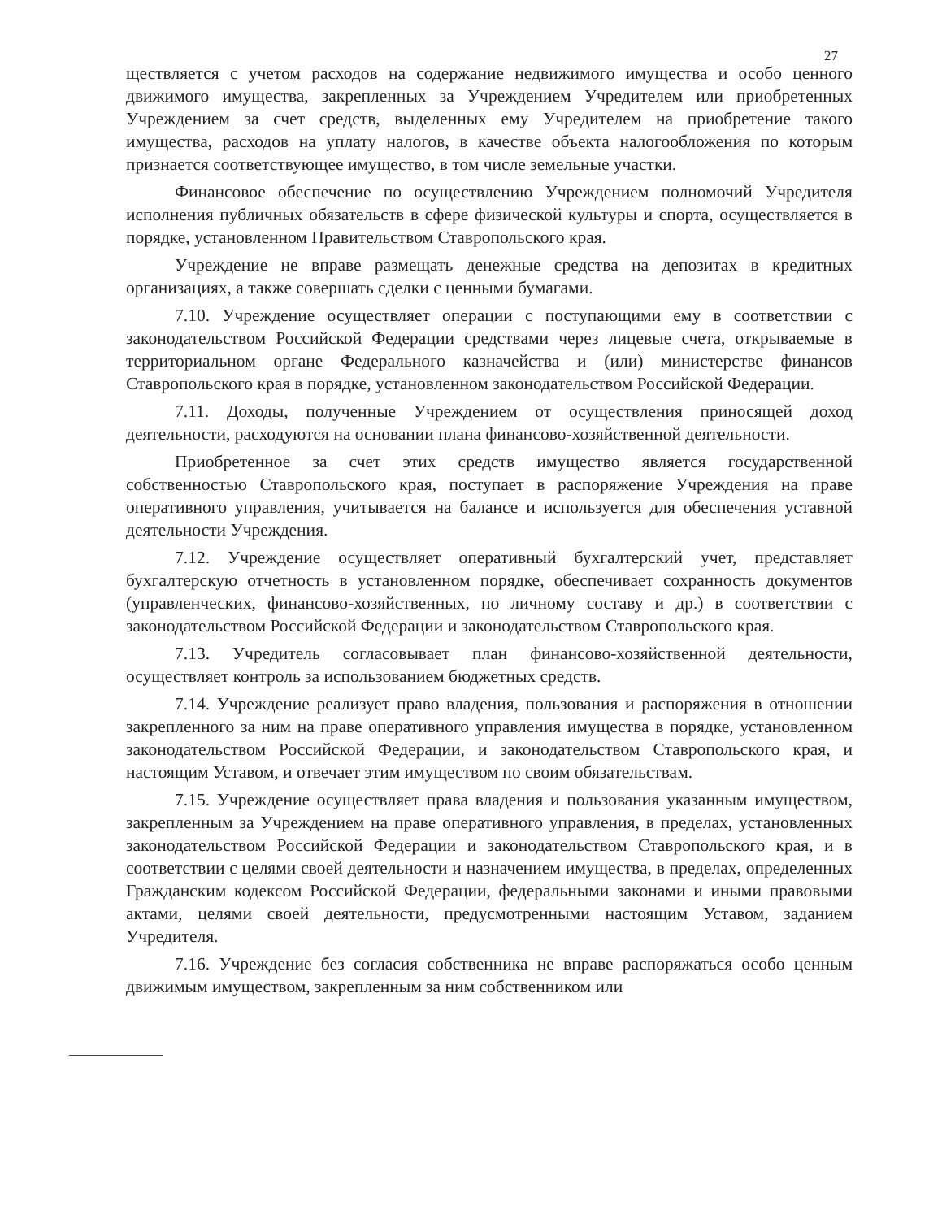27
ществляется с учетом расходов на содержание недвижимого имущества и особо ценного движимого имущества, закрепленных за Учреждением Учредителем или приобретенных Учреждением за счет средств, выделенных ему Учредителем на приобретение такого имущества, расходов на уплату налогов, в качестве объекта налогообложения по которым признается соответствующее имущество, в том числе земельные участки.
Финансовое обеспечение по осуществлению Учреждением полномочий Учредителя исполнения публичных обязательств в сфере физической культуры и спорта, осуществляется в порядке, установленном Правительством Ставропольского края.
Учреждение не вправе размещать денежные средства на депозитах в кредитных организациях, а также совершать сделки с ценными бумагами.
7.10. Учреждение осуществляет операции с поступающими ему в соответствии с законодательством Российской Федерации средствами через лицевые счета, открываемые в территориальном органе Федерального казначейства и (или) министерстве финансов Ставропольского края в порядке, установленном законодательством Российской Федерации.
7.11. Доходы, полученные Учреждением от осуществления приносящей доход деятельности, расходуются на основании плана финансово-хозяйственной деятельности.
Приобретенное за счет этих средств имущество является государственной собственностью Ставропольского края, поступает в распоряжение Учреждения на праве оперативного управления, учитывается на балансе и используется для обеспечения уставной деятельности Учреждения.
7.12. Учреждение осуществляет оперативный бухгалтерский учет, представляет бухгалтерскую отчетность в установленном порядке, обеспечивает сохранность документов (управленческих, финансово-хозяйственных, по личному составу и др.) в соответствии с законодательством Российской Федерации и законодательством Ставропольского края.
7.13. Учредитель согласовывает план финансово-хозяйственной деятельности, осуществляет контроль за использованием бюджетных средств.
7.14. Учреждение реализует право владения, пользования и распоряжения в отношении закрепленного за ним на праве оперативного управления имущества в порядке, установленном законодательством Российской Федерации, и законодательством Ставропольского края, и настоящим Уставом, и отвечает этим имуществом по своим обязательствам.
7.15. Учреждение осуществляет права владения и пользования указанным имуществом, закрепленным за Учреждением на праве оперативного управления, в пределах, установленных законодательством Российской Федерации и законодательством Ставропольского края, и в соответствии с целями своей деятельности и назначением имущества, в пределах, определенных Гражданским кодексом Российской Федерации, федеральными законами и иными правовыми актами, целями своей деятельности, предусмотренными настоящим Уставом, заданием Учредителя.
7.16. Учреждение без согласия собственника не вправе распоряжаться особо ценным движимым имуществом, закрепленным за ним собственником или